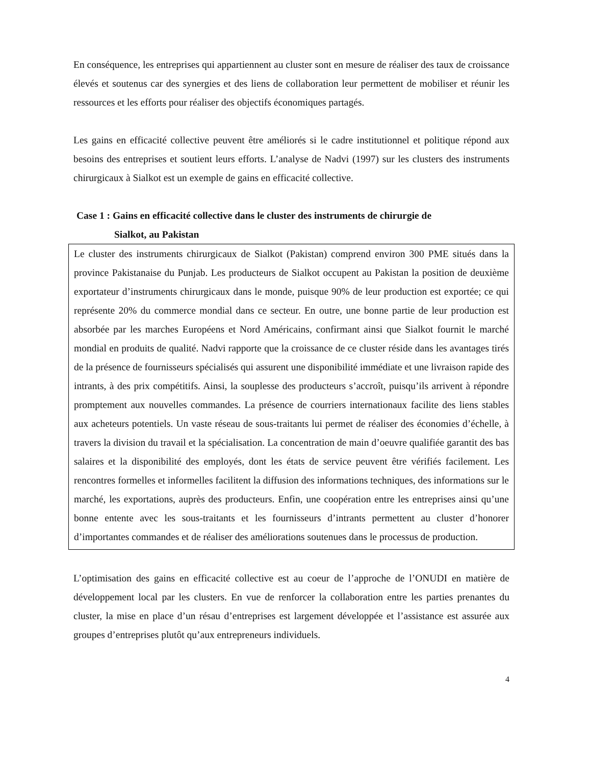En conséquence, les entreprises qui appartiennent au cluster sont en mesure de réaliser des taux de croissance élevés et soutenus car des synergies et des liens de collaboration leur permettent de mobiliser et réunir les ressources et les efforts pour réaliser des objectifs économiques partagés.
Les gains en efficacité collective peuvent être améliorés si le cadre institutionnel et politique répond aux besoins des entreprises et soutient leurs efforts. L’analyse de Nadvi (1997) sur les clusters des instruments chirurgicaux à Sialkot est un exemple de gains en efficacité collective.
Case 1 : Gains en efficacité collective dans le cluster des instruments de chirurgie de
Sialkot, au Pakistan
Le cluster des instruments chirurgicaux de Sialkot (Pakistan) comprend environ 300 PME situés dans la province Pakistanaise du Punjab. Les producteurs de Sialkot occupent au Pakistan la position de deuxième exportateur d’instruments chirurgicaux dans le monde, puisque 90% de leur production est exportée; ce qui représente 20% du commerce mondial dans ce secteur. En outre, une bonne partie de leur production est absorbée par les marches Européens et Nord Américains, confirmant ainsi que Sialkot fournit le marché mondial en produits de qualité. Nadvi rapporte que la croissance de ce cluster réside dans les avantages tirés de la présence de fournisseurs spécialisés qui assurent une disponibilité immédiate et une livraison rapide des intrants, à des prix compétitifs. Ainsi, la souplesse des producteurs s’accroît, puisqu’ils arrivent à répondre promptement aux nouvelles commandes. La présence de courriers internationaux facilite des liens stables aux acheteurs potentiels. Un vaste réseau de sous-traitants lui permet de réaliser des économies d’échelle, à travers la division du travail et la spécialisation. La concentration de main d’oeuvre qualifiée garantit des bas salaires et la disponibilité des employés, dont les états de service peuvent être vérifiés facilement. Les rencontres formelles et informelles facilitent la diffusion des informations techniques, des informations sur le marché, les exportations, auprès des producteurs. Enfin, une coopération entre les entreprises ainsi qu’une bonne entente avec les sous-traitants et les fournisseurs d’intrants permettent au cluster d’honorer d’importantes commandes et de réaliser des améliorations soutenues dans le processus de production.
L’optimisation des gains en efficacité collective est au coeur de l’approche de l’ONUDI en matière de développement local par les clusters. En vue de renforcer la collaboration entre les parties prenantes du cluster, la mise en place d’un résau d’entreprises est largement développée et l’assistance est assurée aux groupes d’entreprises plutôt qu’aux entrepreneurs individuels.
4